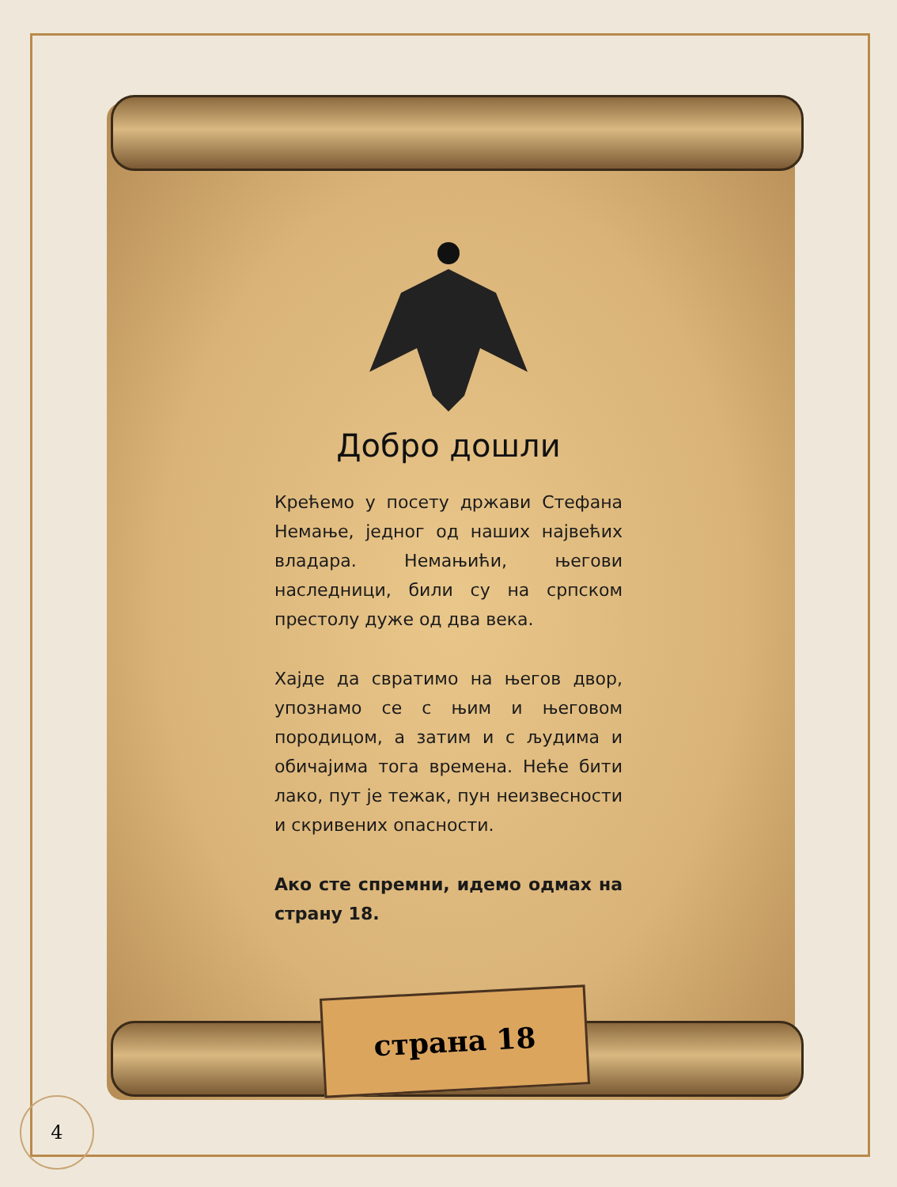Добро дошли
Крећемо у посету држави Стефана Немање, једног од наших највећих владара. Немањићи, његови наследници, били су на српском престолу дуже од два века.
Хајде да свратимо на његов двор, упознамо се с њим и његовом породицом, а затим и с људима и обичајима тога времена. Неће бити лако, пут је тежак, пун неизвесности и скривених опасности.
Ако сте спремни, идемо одмах на страну 18.
страна 18
4